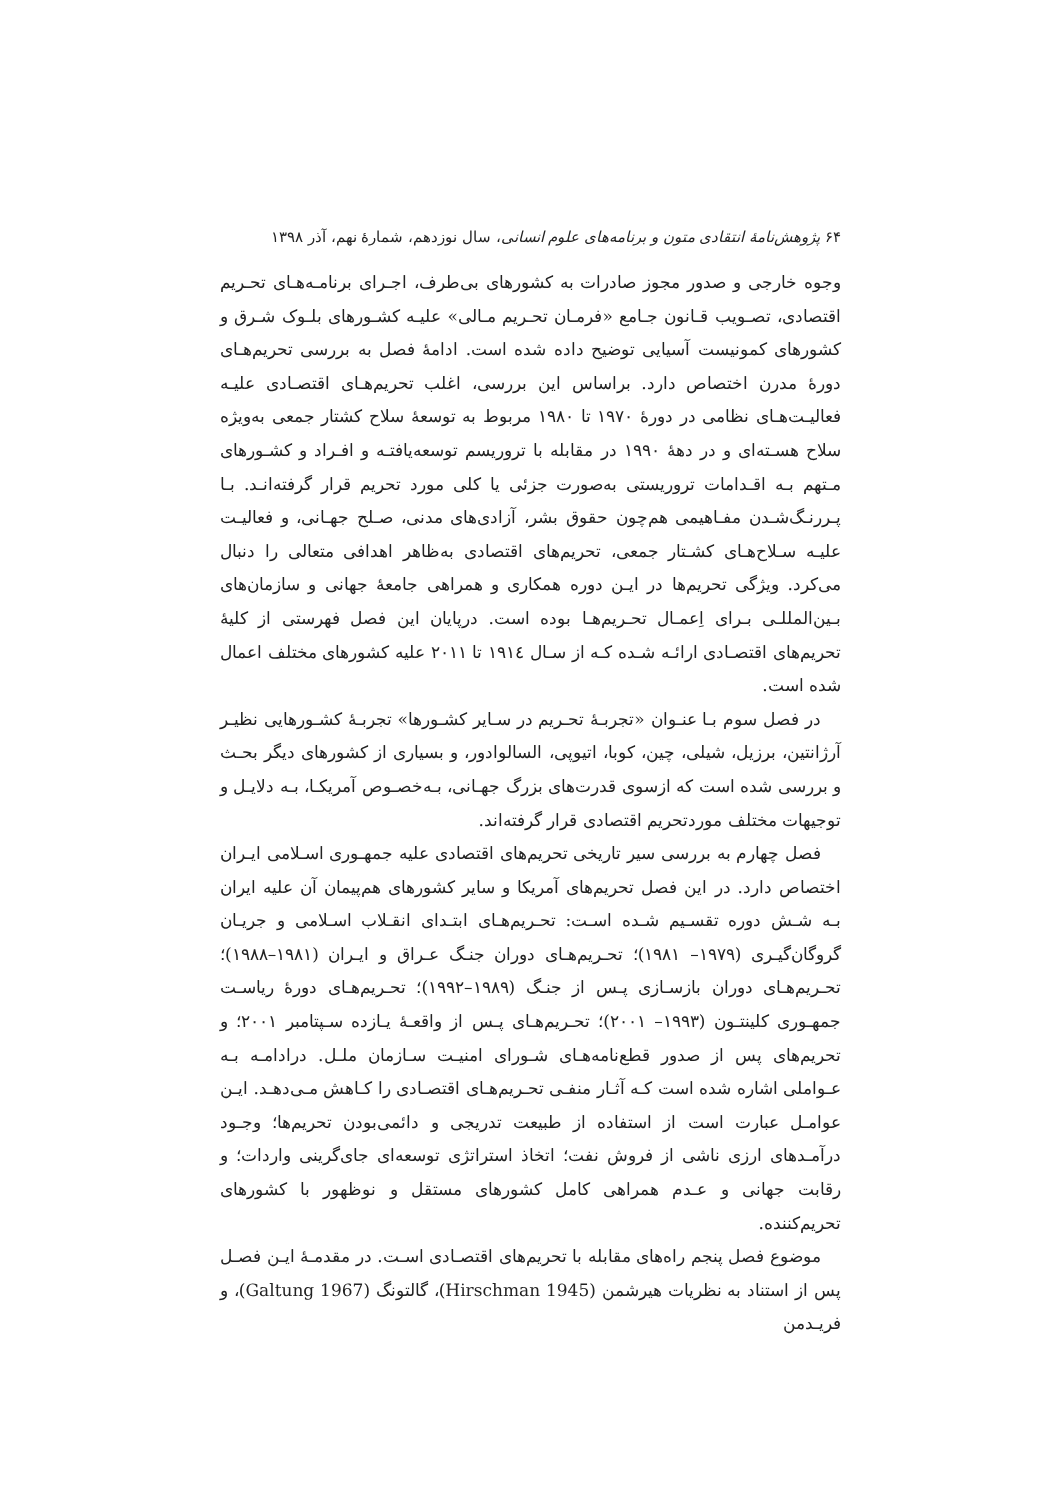۶۴ پژوهش‌نامهٔ انتقادی متون و برنامه‌های علوم انسانی، سال نوزدهم، شمارهٔ نهم، آذر ۱۳۹۸
وجوه خارجی و صدور مجوز صادرات به کشورهای بی‌طرف، اجـرای برنامـه‌هـای تحـریم اقتصادی، تصـویب قـانون جـامع «فرمـان تحـریم مـالی» علیـه کشـورهای بلـوک شـرق و کشورهای کمونیست آسیایی توضیح داده شده است. ادامهٔ فصل به بررسی تحریم‌هـای دورهٔ مدرن اختصاص دارد. براساس این بررسی، اغلب تحریم‌هـای اقتصـادی علیـه فعالیـت‌هـای نظامی در دورهٔ ۱۹۷۰ تا ۱۹۸۰ مربوط به توسعهٔ سلاح کشتار جمعی به‌ویژه سلاح هسـته‌ای و در دههٔ ۱۹۹۰ در مقابله با تروریسم توسعه‌یافتـه و افـراد و کشـورهای مـتهم بـه اقـدامات تروریستی به‌صورت جزئی یا کلی مورد تحریم قرار گرفته‌انـد. بـا پـررنـگ‌شـدن مفـاهیمی هم‌چون حقوق بشر، آزادی‌های مدنی، صـلح جهـانی، و فعالیـت علیـه سـلاح‌هـای کشـتار جمعی، تحریم‌های اقتصادی به‌ظاهر اهدافی متعالی را دنبال می‌کرد. ویژگی تحریم‌ها در ایـن دوره همکاری و همراهی جامعهٔ جهانی و سازمان‌های بـین‌المللـی بـرای اِعمـال تحـریم‌هـا بوده است. درپایان این فصل فهرستی از کلیهٔ تحریم‌های اقتصـادی ارائـه شـده کـه از سـال ۱۹۱٤ تا ۲۰۱۱ علیه کشورهای مختلف اعمال شده است.
در فصل سوم بـا عنـوان «تجربـهٔ تحـریم در سـایر کشـورها» تجربـهٔ کشـورهایی نظیـر آرژانتین، برزیل، شیلی، چین، کوبا، اتیوپی، السالوادور، و بسیاری از کشورهای دیگر بحـث و بررسی شده است که ازسوی قدرت‌های بزرگ جهـانی، بـه‌خصـوص آمریکـا، بـه دلایـل و توجیهات مختلف موردتحریم اقتصادی قرار گرفته‌اند.
فصل چهارم به بررسی سیر تاریخی تحریم‌های اقتصادی علیه جمهـوری اسـلامی ایـران اختصاص دارد. در این فصل تحریم‌های آمریکا و سایر کشورهای هم‌پیمان آن علیه ایران بـه شـش دوره تقسـیم شـده اسـت: تحـریم‌هـای ابتـدای انقـلاب اسـلامی و جریـان گروگان‌گیـری (۱۹۷۹– ۱۹۸۱)؛ تحـریم‌هـای دوران جنـگ عـراق و ایـران (۱۹۸۱–۱۹۸۸)؛ تحـریم‌هـای دوران بازسـازی پـس از جنـگ (۱۹۸۹–۱۹۹۲)؛ تحـریم‌هـای دورهٔ ریاسـت جمهـوری کلینتـون (۱۹۹۳– ۲۰۰۱)؛ تحـریم‌هـای پـس از واقعـهٔ یـازده سـپتامبر ۲۰۰۱؛ و تحریم‌های پس از صدور قطع‌نامه‌هـای شـورای امنیـت سـازمان ملـل. درادامـه بـه عـواملی اشاره شده است کـه آثـار منفـی تحـریم‌هـای اقتصـادی را کـاهش مـی‌دهـد. ایـن عوامـل عبارت است از استفاده از طبیعت تدریجی و دائمی‌بودن تحریم‌ها؛ وجـود درآمـدهای ارزی ناشی از فروش نفت؛ اتخاذ استراتژی توسعه‌ای جای‌گرینی واردات؛ و رقابت جهانی و عـدم همراهی کامل کشورهای مستقل و نوظهور با کشورهای تحریم‌کننده.
موضوع فصل پنجم راه‌های مقابله با تحریم‌های اقتصـادی اسـت. در مقدمـهٔ ایـن فصـل پس از استناد به نظریات هیرشمن (Hirschman 1945)، گالتونگ (Galtung 1967)، و فریـدمن